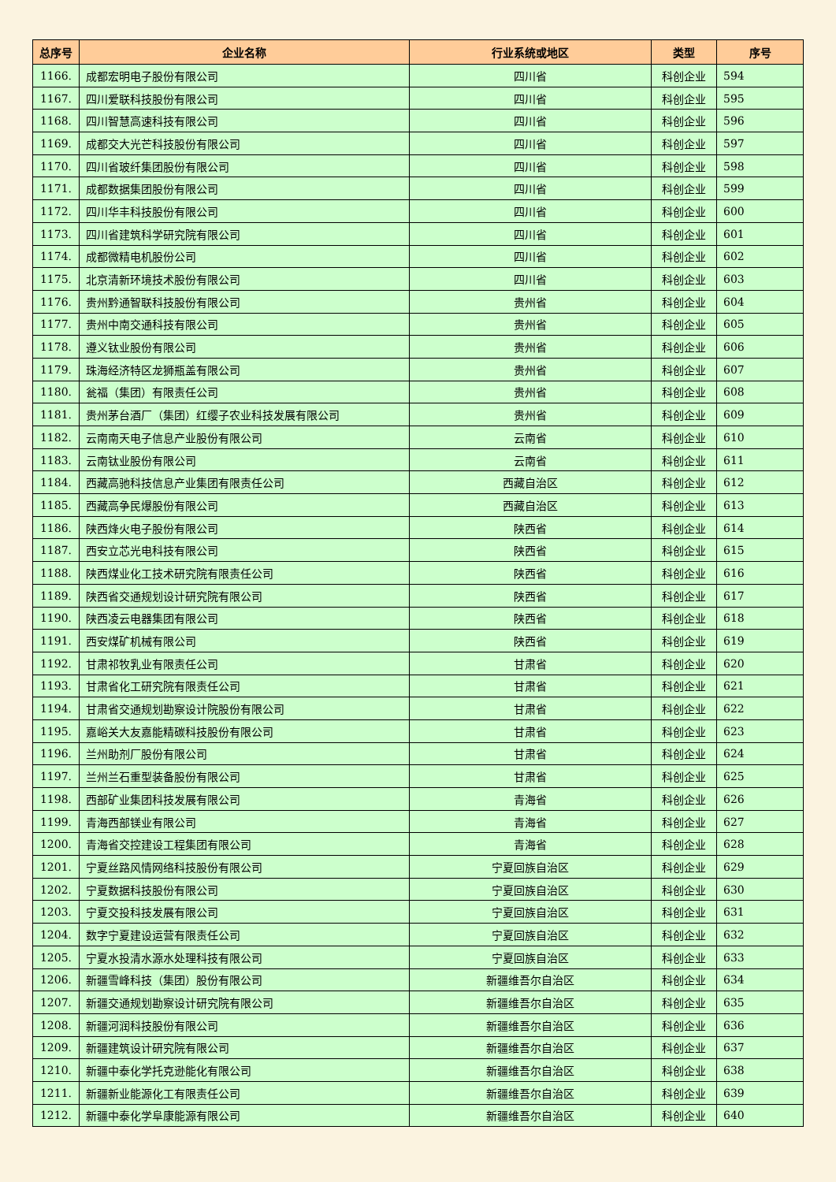| 总序号 | 企业名称 | 行业系统或地区 | 类型 | 序号 |
| --- | --- | --- | --- | --- |
| 1166. | 成都宏明电子股份有限公司 | 四川省 | 科创企业 | 594 |
| 1167. | 四川爱联科技股份有限公司 | 四川省 | 科创企业 | 595 |
| 1168. | 四川智慧高速科技有限公司 | 四川省 | 科创企业 | 596 |
| 1169. | 成都交大光芒科技股份有限公司 | 四川省 | 科创企业 | 597 |
| 1170. | 四川省玻纤集团股份有限公司 | 四川省 | 科创企业 | 598 |
| 1171. | 成都数据集团股份有限公司 | 四川省 | 科创企业 | 599 |
| 1172. | 四川华丰科技股份有限公司 | 四川省 | 科创企业 | 600 |
| 1173. | 四川省建筑科学研究院有限公司 | 四川省 | 科创企业 | 601 |
| 1174. | 成都微精电机股份公司 | 四川省 | 科创企业 | 602 |
| 1175. | 北京清新环境技术股份有限公司 | 四川省 | 科创企业 | 603 |
| 1176. | 贵州黔通智联科技股份有限公司 | 贵州省 | 科创企业 | 604 |
| 1177. | 贵州中南交通科技有限公司 | 贵州省 | 科创企业 | 605 |
| 1178. | 遵义钛业股份有限公司 | 贵州省 | 科创企业 | 606 |
| 1179. | 珠海经济特区龙狮瓶盖有限公司 | 贵州省 | 科创企业 | 607 |
| 1180. | 瓮福（集团）有限责任公司 | 贵州省 | 科创企业 | 608 |
| 1181. | 贵州茅台酒厂（集团）红缨子农业科技发展有限公司 | 贵州省 | 科创企业 | 609 |
| 1182. | 云南南天电子信息产业股份有限公司 | 云南省 | 科创企业 | 610 |
| 1183. | 云南钛业股份有限公司 | 云南省 | 科创企业 | 611 |
| 1184. | 西藏高驰科技信息产业集团有限责任公司 | 西藏自治区 | 科创企业 | 612 |
| 1185. | 西藏高争民爆股份有限公司 | 西藏自治区 | 科创企业 | 613 |
| 1186. | 陕西烽火电子股份有限公司 | 陕西省 | 科创企业 | 614 |
| 1187. | 西安立芯光电科技有限公司 | 陕西省 | 科创企业 | 615 |
| 1188. | 陕西煤业化工技术研究院有限责任公司 | 陕西省 | 科创企业 | 616 |
| 1189. | 陕西省交通规划设计研究院有限公司 | 陕西省 | 科创企业 | 617 |
| 1190. | 陕西凌云电器集团有限公司 | 陕西省 | 科创企业 | 618 |
| 1191. | 西安煤矿机械有限公司 | 陕西省 | 科创企业 | 619 |
| 1192. | 甘肃祁牧乳业有限责任公司 | 甘肃省 | 科创企业 | 620 |
| 1193. | 甘肃省化工研究院有限责任公司 | 甘肃省 | 科创企业 | 621 |
| 1194. | 甘肃省交通规划勘察设计院股份有限公司 | 甘肃省 | 科创企业 | 622 |
| 1195. | 嘉峪关大友嘉能精碳科技股份有限公司 | 甘肃省 | 科创企业 | 623 |
| 1196. | 兰州助剂厂股份有限公司 | 甘肃省 | 科创企业 | 624 |
| 1197. | 兰州兰石重型装备股份有限公司 | 甘肃省 | 科创企业 | 625 |
| 1198. | 西部矿业集团科技发展有限公司 | 青海省 | 科创企业 | 626 |
| 1199. | 青海西部镁业有限公司 | 青海省 | 科创企业 | 627 |
| 1200. | 青海省交控建设工程集团有限公司 | 青海省 | 科创企业 | 628 |
| 1201. | 宁夏丝路风情网络科技股份有限公司 | 宁夏回族自治区 | 科创企业 | 629 |
| 1202. | 宁夏数据科技股份有限公司 | 宁夏回族自治区 | 科创企业 | 630 |
| 1203. | 宁夏交投科技发展有限公司 | 宁夏回族自治区 | 科创企业 | 631 |
| 1204. | 数字宁夏建设运营有限责任公司 | 宁夏回族自治区 | 科创企业 | 632 |
| 1205. | 宁夏水投清水源水处理科技有限公司 | 宁夏回族自治区 | 科创企业 | 633 |
| 1206. | 新疆雪峰科技（集团）股份有限公司 | 新疆维吾尔自治区 | 科创企业 | 634 |
| 1207. | 新疆交通规划勘察设计研究院有限公司 | 新疆维吾尔自治区 | 科创企业 | 635 |
| 1208. | 新疆河润科技股份有限公司 | 新疆维吾尔自治区 | 科创企业 | 636 |
| 1209. | 新疆建筑设计研究院有限公司 | 新疆维吾尔自治区 | 科创企业 | 637 |
| 1210. | 新疆中泰化学托克逊能化有限公司 | 新疆维吾尔自治区 | 科创企业 | 638 |
| 1211. | 新疆新业能源化工有限责任公司 | 新疆维吾尔自治区 | 科创企业 | 639 |
| 1212. | 新疆中泰化学阜康能源有限公司 | 新疆维吾尔自治区 | 科创企业 | 640 |